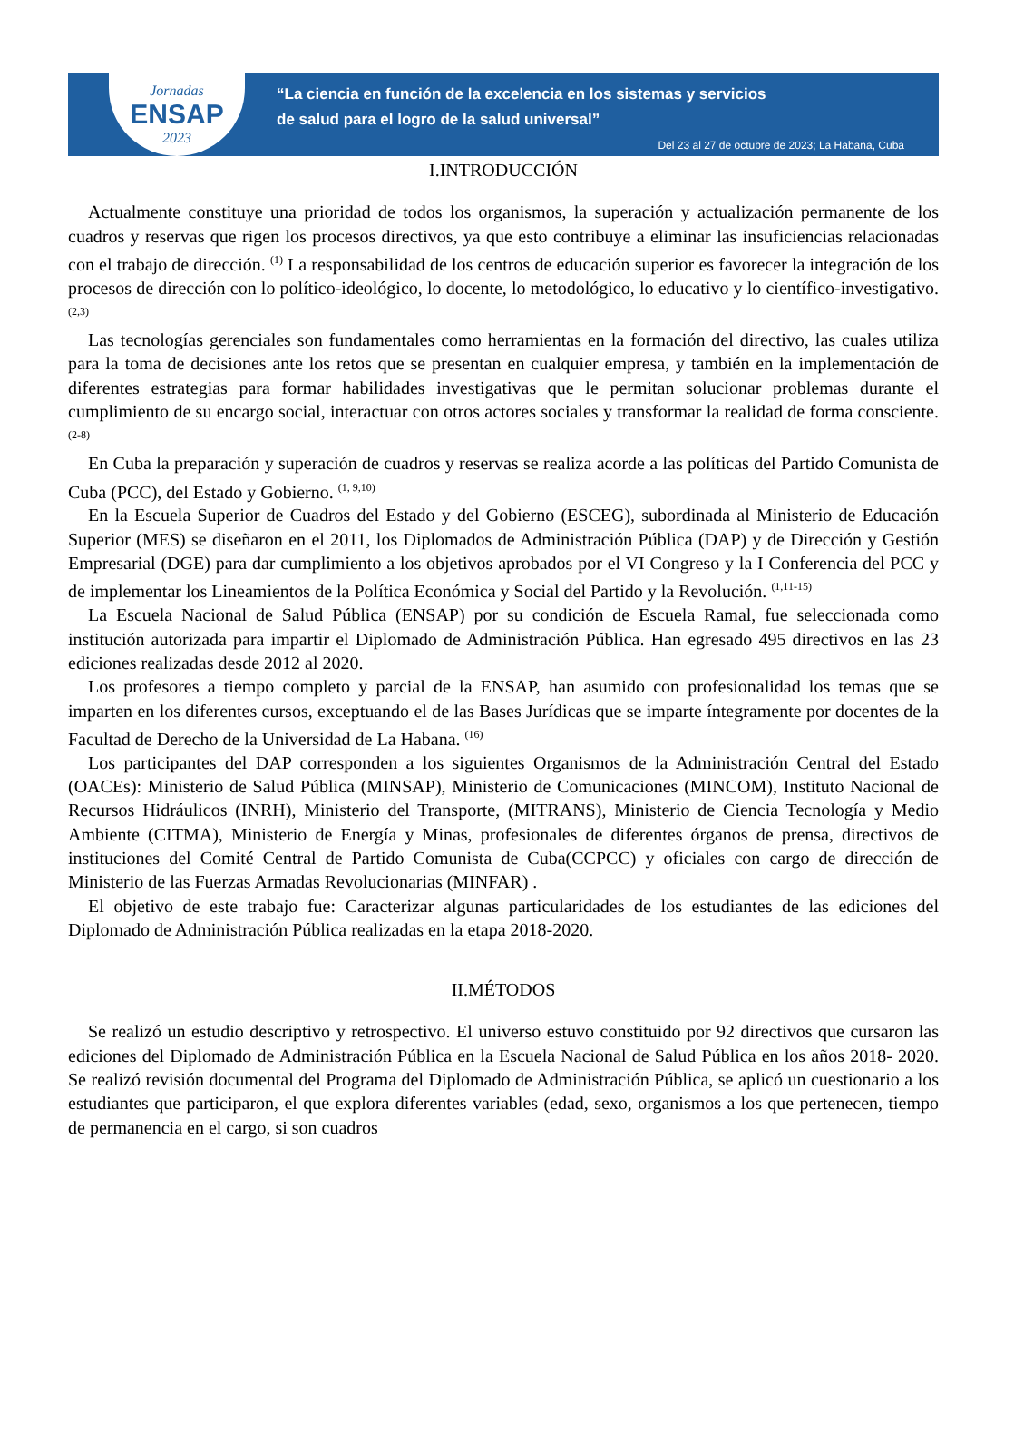Jornadas
ENSAP
2023
“La ciencia en función de la excelencia en los sistemas y servicios
de salud para el logro de la salud universal”
Del 23 al 27 de octubre de 2023; La Habana, Cuba
I.INTRODUCCIÓN
Actualmente constituye una prioridad de todos los organismos, la superación y actualización permanente de los cuadros y reservas que rigen los procesos directivos, ya que esto contribuye a eliminar las insuficiencias relacionadas con el trabajo de dirección. <sup>(1)</sup> La responsabilidad de los centros de educación superior es favorecer la integración de los procesos de dirección con lo político-ideológico, lo docente, lo metodológico, lo educativo y lo científico-investigativo. <sup>(2,3)</sup>
Las tecnologías gerenciales son fundamentales como herramientas en la formación del directivo, las cuales utiliza para la toma de decisiones ante los retos que se presentan en cualquier empresa, y también en la implementación de diferentes estrategias para formar habilidades investigativas que le permitan solucionar problemas durante el cumplimiento de su encargo social, interactuar con otros actores sociales y transformar la realidad de forma consciente. <sup>(2-8)</sup>
En Cuba la preparación y superación de cuadros y reservas se realiza acorde a las políticas del Partido Comunista de Cuba (PCC), del Estado y Gobierno. <sup>(1, 9,10)</sup>
En la Escuela Superior de Cuadros del Estado y del Gobierno (ESCEG), subordinada al Ministerio de Educación Superior (MES) se diseñaron en el 2011, los Diplomados de Administración Pública (DAP) y de Dirección y Gestión Empresarial (DGE) para dar cumplimiento a los objetivos aprobados por el VI Congreso y la I Conferencia del PCC y de implementar los Lineamientos de la Política Económica y Social del Partido y la Revolución. <sup>(1,11-15)</sup>
La Escuela Nacional de Salud Pública (ENSAP) por su condición de Escuela Ramal, fue seleccionada como institución autorizada para impartir el Diplomado de Administración Pública. Han egresado 495 directivos en las 23 ediciones realizadas desde 2012 al 2020.
Los profesores a tiempo completo y parcial de la ENSAP, han asumido con profesionalidad los temas que se imparten en los diferentes cursos, exceptuando el de las Bases Jurídicas que se imparte íntegramente por docentes de la Facultad de Derecho de la Universidad de La Habana. <sup>(16)</sup>
Los participantes del DAP corresponden a los siguientes Organismos de la Administración Central del Estado (OACEs): Ministerio de Salud Pública (MINSAP), Ministerio de Comunicaciones (MINCOM), Instituto Nacional de Recursos Hidráulicos (INRH), Ministerio del Transporte, (MITRANS), Ministerio de Ciencia Tecnología y Medio Ambiente (CITMA), Ministerio de Energía y Minas, profesionales de diferentes órganos de prensa, directivos de instituciones del Comité Central de Partido Comunista de Cuba(CCPCC) y oficiales con cargo de dirección de Ministerio de las Fuerzas Armadas Revolucionarias (MINFAR) .
El objetivo de este trabajo fue: Caracterizar algunas particularidades de los estudiantes de las ediciones del Diplomado de Administración Pública realizadas en la etapa 2018-2020.
II.MÉTODOS
Se realizó un estudio descriptivo y retrospectivo. El universo estuvo constituido por 92 directivos que cursaron las ediciones del Diplomado de Administración Pública en la Escuela Nacional de Salud Pública en los años 2018- 2020. Se realizó revisión documental del Programa del Diplomado de Administración Pública, se aplicó un cuestionario a los estudiantes que participaron, el que explora diferentes variables (edad, sexo, organismos a los que pertenecen, tiempo de permanencia en el cargo, si son cuadros